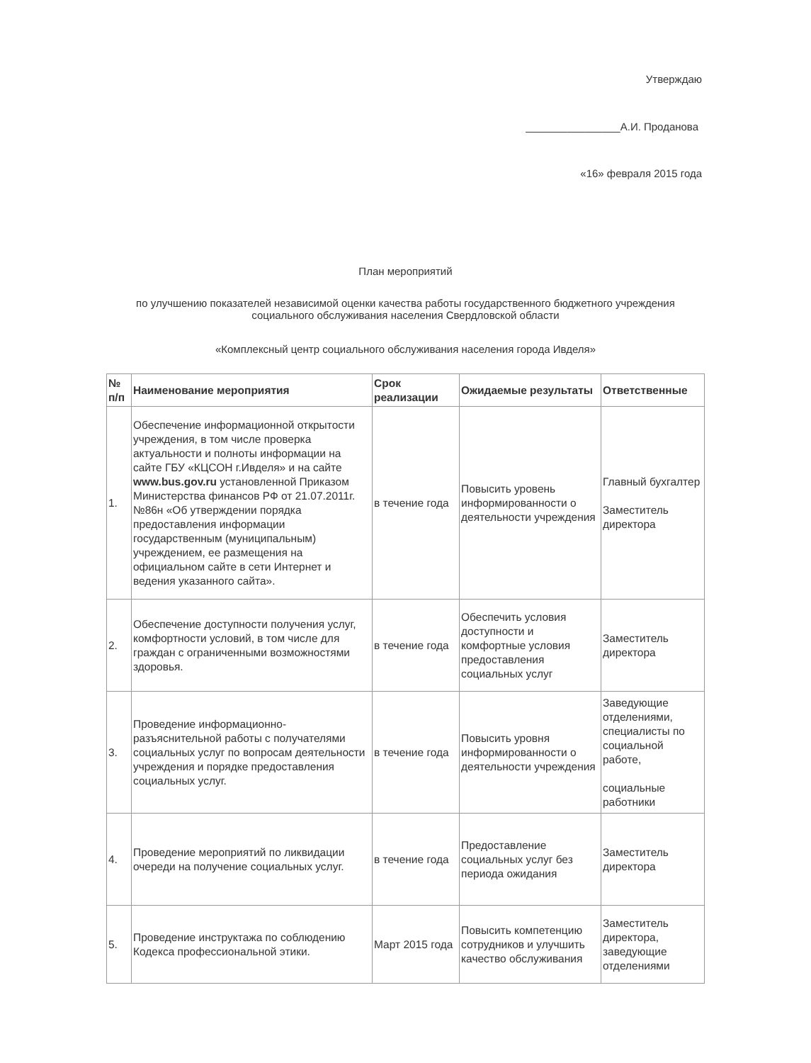Утверждаю
________________А.И. Проданова
«16» февраля 2015 года
План мероприятий
по улучшению показателей независимой оценки качества работы государственного бюджетного учреждения социального обслуживания населения Свердловской области
«Комплексный центр социального обслуживания населения города Ивделя»
| № п/п | Наименование мероприятия | Срок реализации | Ожидаемые результаты | Ответственные |
| --- | --- | --- | --- | --- |
| 1. | Обеспечение информационной открытости учреждения, в том числе проверка актуальности и полноты информации на сайте ГБУ «КЦСОН г.Ивделя» и на сайте www.bus.gov.ru установленной Приказом Министерства финансов РФ от 21.07.2011г. №86н «Об утверждении порядка предоставления информации государственным (муниципальным) учреждением, ее размещения на официальном сайте в сети Интернет и ведения указанного сайта». | в течение года | Повысить уровень информированности о деятельности учреждения | Главный бухгалтер Заместитель директора |
| 2. | Обеспечение доступности получения услуг, комфортности условий, в том числе для граждан с ограниченными возможностями здоровья. | в течение года | Обеспечить условия доступности и комфортные условия предоставления социальных услуг | Заместитель директора |
| 3. | Проведение информационно-разъяснительной работы с получателями социальных услуг по вопросам деятельности учреждения и порядке предоставления социальных услуг. | в течение года | Повысить уровня информированности о деятельности учреждения | Заведующие отделениями, специалисты по социальной работе, социальные работники |
| 4. | Проведение мероприятий по ликвидации очереди на получение социальных услуг. | в течение года | Предоставление социальных услуг без периода ожидания | Заместитель директора |
| 5. | Проведение инструктажа по соблюдению Кодекса профессиональной этики. | Март 2015 года | Повысить компетенцию сотрудников и улучшить качество обслуживания | Заместитель директора, заведующие отделениями |